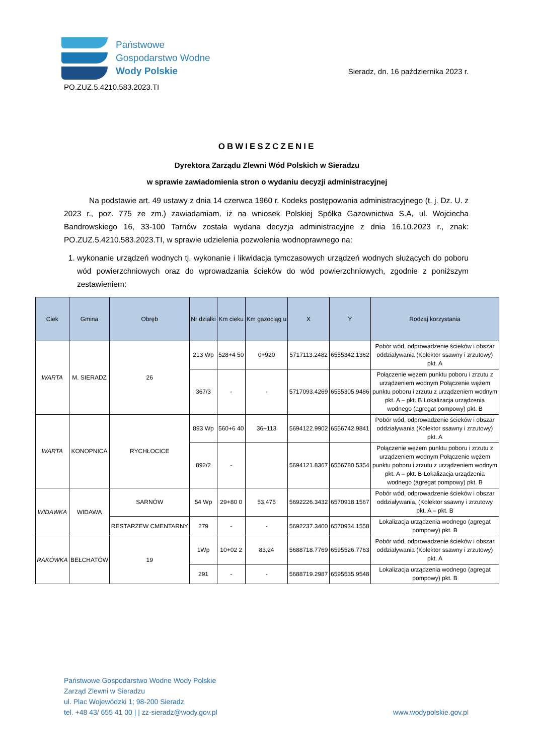Państwowe
Gospodarstwo Wodne
Wody Polskie
Sieradz, dn. 16 października 2023 r.
PO.ZUZ.5.4210.583.2023.TI
OBWIESZCZENIE
Dyrektora Zarządu Zlewni Wód Polskich w Sieradzu
w sprawie zawiadomienia stron o wydaniu decyzji administracyjnej
Na podstawie art. 49 ustawy z dnia 14 czerwca 1960 r. Kodeks postępowania administracyjnego (t. j. Dz. U. z 2023 r., poz. 775 ze zm.) zawiadamiam, iż na wniosek Polskiej Spółka Gazownictwa S.A, ul. Wojciecha Bandrowskiego 16, 33-100 Tarnów została wydana decyzja administracyjne z dnia 16.10.2023 r., znak: PO.ZUZ.5.4210.583.2023.TI, w sprawie udzielenia pozwolenia wodnoprawnego na:
1. wykonanie urządzeń wodnych tj. wykonanie i likwidacja tymczasowych urządzeń wodnych służących do poboru wód powierzchniowych oraz do wprowadzania ścieków do wód powierzchniowych, zgodnie z poniższym zestawieniem:
| Ciek | Gmina | Obręb | Nr działki | Km cieku | Km gazociąg u | X | Y | Rodzaj korzystania |
| --- | --- | --- | --- | --- | --- | --- | --- | --- |
| WARTA | M. SIERADZ | 26 | 213 Wp | 528+4 50 | 0+920 | 5717113.2482 | 6555342.1362 | Pobór wód, odprowadzenie ścieków i obszar oddziaływania (Kolektor ssawny i zrzutowy) pkt. A |
| | | | 367/3 | - | - | 5717093.4269 | 6555305.9486 | Połączenie wężem punktu poboru i zrzutu z urządzeniem wodnym Połączenie wężem punktu poboru i zrzutu z urządzeniem wodnym pkt. A – pkt. B Lokalizacja urządzenia wodnego (agregat pompowy) pkt. B |
| WARTA | KONOPNICA | RYCHŁOCICE | 893 Wp | 560+6 40 | 36+113 | 5694122.9902 | 6556742.9841 | Pobór wód, odprowadzenie ścieków i obszar oddziaływania (Kolektor ssawny i zrzutowy) pkt. A |
| | | | 892/2 | - | | 5694121.8367 | 6556780.5354 | Połączenie wężem punktu poboru i zrzutu z urządzeniem wodnym Połączenie wężem punktu poboru i zrzutu z urządzeniem wodnym pkt. A – pkt. B Lokalizacja urządzenia wodnego (agregat pompowy) pkt. B |
| WIDAWKA | WIDAWA | SARNÓW | 54 Wp | 29+80 0 | 53,475 | 5692226.3432 | 6570918.1567 | Pobór wód, odprowadzenie ścieków i obszar oddziaływania, (Kolektor ssawny i zrzutowy pkt. A – pkt. B |
| | | RESTARZEW CMENTARNY | 279 | - | - | 5692237.3400 | 6570934.1558 | Lokalizacja urządzenia wodnego (agregat pompowy) pkt. B |
| RAKÓWKA | BEŁCHATÓW | 19 | 1Wp | 10+02 2 | 83,24 | 5688718.7769 | 6595526.7763 | Pobór wód, odprowadzenie ścieków i obszar oddziaływania (Kolektor ssawny i zrzutowy) pkt. A |
| | | | 291 | - | - | 5688719.2987 | 6595535.9548 | Lokalizacja urządzenia wodnego (agregat pompowy) pkt. B |
Państwowe Gospodarstwo Wodne Wody Polskie
Zarząd Zlewni w Sieradzu
ul. Plac Wojewódzki 1; 98-200 Sieradz
tel. +48 43/ 655 41 00 | | zz-sieradz@wody.gov.pl
www.wodypolskie.gov.pl